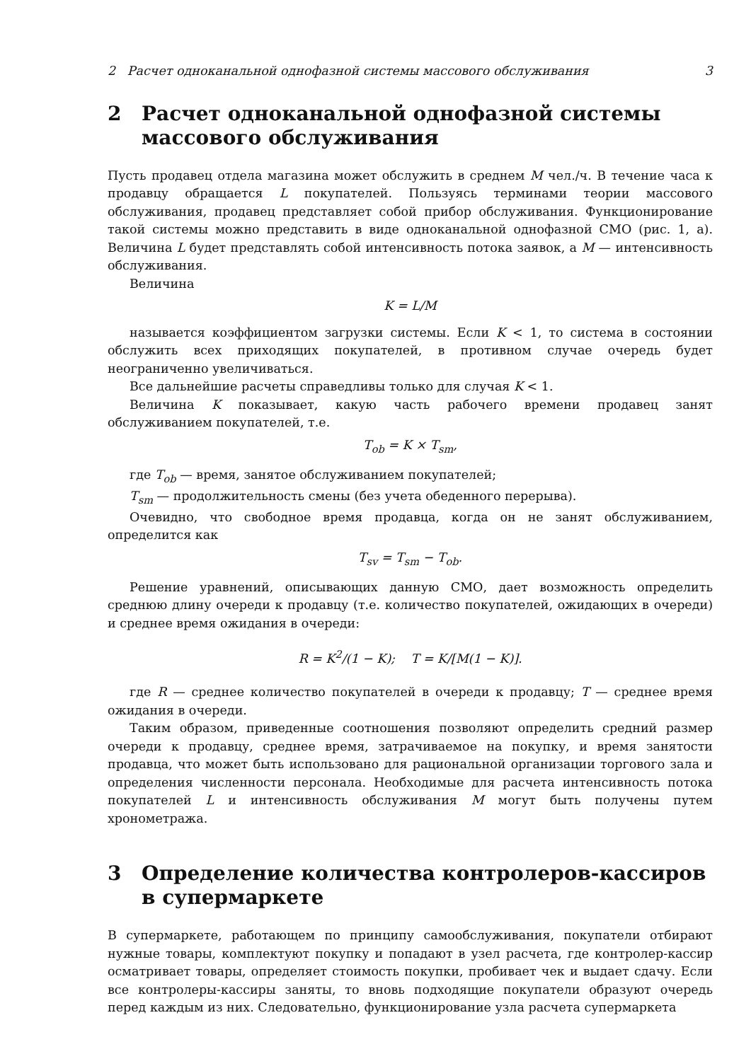2 Расчет одноканальной однофазной системы массового обслуживания 3
2 Расчет одноканальной однофазной системы массового обслуживания
Пусть продавец отдела магазина может обслужить в среднем M чел./ч. В течение часа к продавцу обращается L покупателей. Пользуясь терминами теории массового обслуживания, продавец представляет собой прибор обслуживания. Функционирование такой системы можно представить в виде одноканальной однофазной СМО (рис. 1, а). Величина L будет представлять собой интенсивность потока заявок, а M — интенсивность обслуживания.
Величина
K = L/M
называется коэффициентом загрузки системы. Если K < 1, то система в состоянии обслужить всех приходящих покупателей, в противном случае очередь будет неограниченно увеличиваться.
Все дальнейшие расчеты справедливы только для случая K < 1.
Величина K показывает, какую часть рабочего времени продавец занят обслуживанием покупателей, т.е.
T<sub>ob</sub> = K × T<sub>sm</sub>,
где T<sub>ob</sub> — время, занятое обслуживанием покупателей;
T<sub>sm</sub> — продолжительность смены (без учета обеденного перерыва).
Очевидно, что свободное время продавца, когда он не занят обслуживанием, определится как
T<sub>sv</sub> = T<sub>sm</sub> − T<sub>ob</sub>.
Решение уравнений, описывающих данную СМО, дает возможность определить среднюю длину очереди к продавцу (т.е. количество покупателей, ожидающих в очереди) и среднее время ожидания в очереди:
R = K<sup>2</sup>/(1 − K); T = K/[M(1 − K)].
где R — среднее количество покупателей в очереди к продавцу; T — среднее время ожидания в очереди.
Таким образом, приведенные соотношения позволяют определить средний размер очереди к продавцу, среднее время, затрачиваемое на покупку, и время занятости продавца, что может быть использовано для рациональной организации торгового зала и определения численности персонала. Необходимые для расчета интенсивность потока покупателей L и интенсивность обслуживания M могут быть получены путем хронометража.
3 Определение количества контролеров-кассиров в супермаркете
В супермаркете, работающем по принципу самообслуживания, покупатели отбирают нужные товары, комплектуют покупку и попадают в узел расчета, где контролер-кассир осматривает товары, определяет стоимость покупки, пробивает чек и выдает сдачу. Если все контролеры-кассиры заняты, то вновь подходящие покупатели образуют очередь перед каждым из них. Следовательно, функционирование узла расчета супермаркета